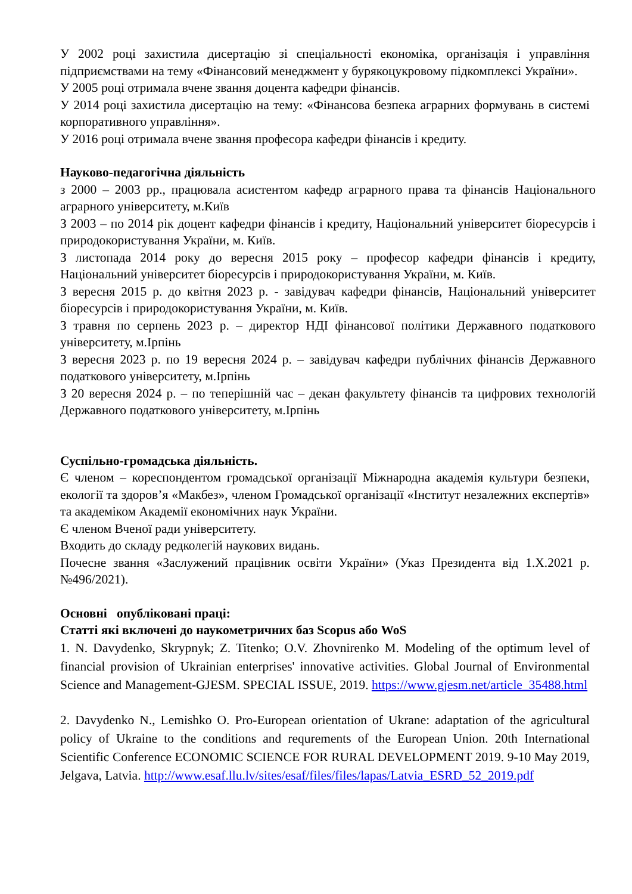У 2002 році захистила дисертацію зі спеціальності економіка, організація і управління підприємствами на тему «Фінансовий менеджмент у бурякоцукровому підкомплексі України».
У 2005 році отримала вчене звання доцента кафедри фінансів.
У 2014 році захистила дисертацію на тему: «Фінансова безпека аграрних формувань в системі корпоративного управління».
У 2016 році отримала вчене звання професора кафедри фінансів і кредиту.
Науково-педагогічна діяльність
з 2000 – 2003 рр., працювала асистентом кафедр аграрного права та фінансів Національного аграрного університету, м.Київ
З 2003 – по 2014 рік доцент кафедри фінансів і кредиту, Національний університет біоресурсів і природокористування України, м. Київ.
З листопада 2014 року до вересня 2015 року – професор кафедри фінансів і кредиту, Національний університет біоресурсів і природокористування України, м. Київ.
З вересня 2015 р. до квітня 2023 р. - завідувач кафедри фінансів, Національний університет біоресурсів і природокористування України, м. Київ.
З травня по серпень 2023 р. – директор НДІ фінансової політики Державного податкового університету, м.Ірпінь
З вересня 2023 р. по 19 вересня 2024 р. – завідувач кафедри публічних фінансів Державного податкового університету, м.Ірпінь
З 20 вересня 2024 р. – по теперішній час – декан факультету фінансів та цифрових технологій Державного податкового університету, м.Ірпінь
Суспільно-громадська діяльність.
Є членом – кореспондентом громадської організації Міжнародна академія культури безпеки, екології та здоров’я «Макбез», членом Громадської організації «Інститут незалежних експертів» та академіком Академії економічних наук України.
Є членом Вченої ради університету.
Входить до складу редколегій наукових видань.
Почесне звання «Заслужений працівник освіти України» (Указ Президента від 1.X.2021 р. №496/2021).
Основні опубліковані праці:
Статті які включені до наукометричних баз Scopus або WoS
1. N. Davydenko, Skrypnyk; Z. Titenko; O.V. Zhovnirenko M. Modeling of the optimum level of financial provision of Ukrainian enterprises' innovative activities. Global Journal of Environmental Science and Management-GJESM. SPECIAL ISSUE, 2019. https://www.gjesm.net/article_35488.html
2. Davydenko N., Lemishko O. Pro-European orientation of Ukrane: adaptation of the agricultural policy of Ukraine to the conditions and requrements of the European Union. 20th International Scientific Conference ECONOMIC SCIENCE FOR RURAL DEVELOPMENT 2019. 9-10 May 2019, Jelgava, Latvia. http://www.esaf.llu.lv/sites/esaf/files/files/lapas/Latvia_ESRD_52_2019.pdf